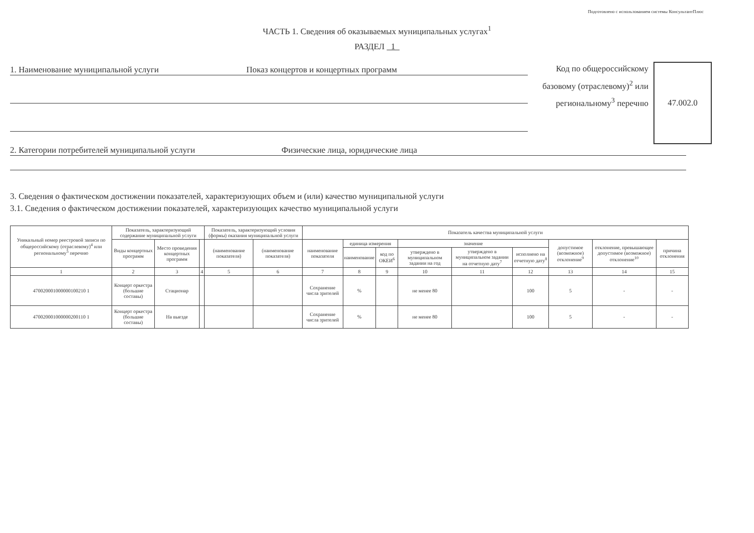Подготовлено с использованием системы КонсультантПлюс
ЧАСТЬ 1. Сведения об оказываемых муниципальных услугах<sup>1</sup>
РАЗДЕЛ 1
1. Наименование муниципальной услуги Показ концертов и концертных программ
Код по общероссийскому базовому (отраслевому)<sup>2</sup> или региональному<sup>3</sup> перечню
47.002.0
2. Категории потребителей муниципальной услуги Физические лица, юридические лица
3. Сведения о фактическом достижении показателей, характеризующих объем и (или) качество муниципальной услуги
3.1. Сведения о фактическом достижении показателей, характеризующих качество муниципальной услуги
| Уникальный номер реестровой записи по общероссийскому (отраслевому)<sup>4</sup> или региональному<sup>5</sup> перечню | Показатель, характеризующий содержание муниципальной услуги | | | Показатель, характеризующий условия (формы) оказания муниципальной услуги | | Показатель качества муниципальной услуги | | | | | | | | |
| --- | --- | --- | --- | --- | --- | --- | --- | --- | --- | --- | --- | --- | --- | --- |
| | Виды концертных программ | Место проведения концертных программ | | (наименование показателя) | (наименование показателя) | наименование показателя | единица измерения | | значение | | | допустимое (возможное) отклонение<sup>9</sup> | отклонение, превышающее допустимое (возможное) отклонение<sup>10</sup> | причина отклонения |
| | | | | | | | наименование | код по ОКЕИ<sup>6</sup> | утверждено в муниципальном задании на год | утверждено в муниципальном задании на отчетную дату<sup>7</sup> | исполнено на отчетную дату<sup>8</sup> | | | |
| 1 | 2 | 3 | 4 | 5 | 6 | 7 | 8 | 9 | 10 | 11 | 12 | 13 | 14 | 15 |
| 470020001000000100210 1 | Концерт оркестра (большие составы) | Стационар | | | | Сохранение числа зрителей | % | | не менее 80 | | 100 | 5 | - | - |
| 470020001000000200110 1 | Концерт оркестра (большие составы) | На выезде | | | | Сохранение числа зрителей | % | | не менее 80 | | 100 | 5 | - | - |